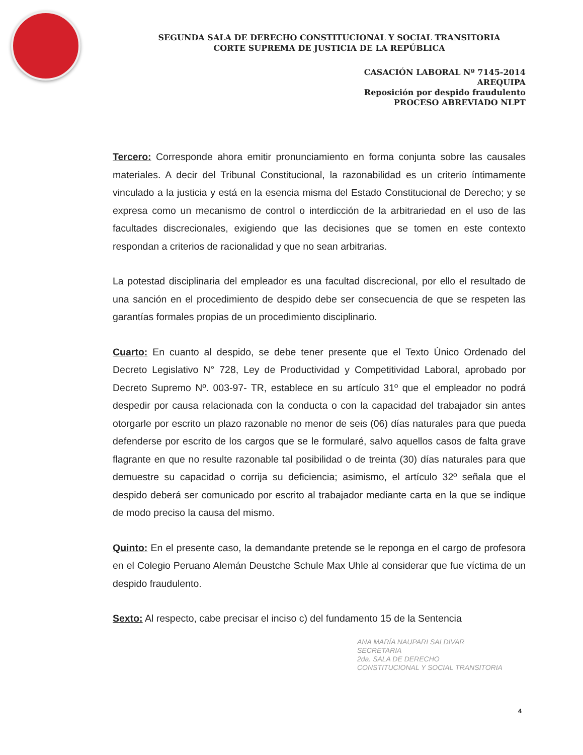SEGUNDA SALA DE DERECHO CONSTITUCIONAL Y SOCIAL TRANSITORIA
CORTE SUPREMA DE JUSTICIA DE LA REPÚBLICA
CASACIÓN LABORAL Nº 7145-2014
AREQUIPA
Reposición por despido fraudulento
PROCESO ABREVIADO NLPT
Tercero: Corresponde ahora emitir pronunciamiento en forma conjunta sobre las causales materiales. A decir del Tribunal Constitucional, la razonabilidad es un criterio íntimamente vinculado a la justicia y está en la esencia misma del Estado Constitucional de Derecho; y se expresa como un mecanismo de control o interdicción de la arbitrariedad en el uso de las facultades discrecionales, exigiendo que las decisiones que se tomen en este contexto respondan a criterios de racionalidad y que no sean arbitrarias.
La potestad disciplinaria del empleador es una facultad discrecional, por ello el resultado de una sanción en el procedimiento de despido debe ser consecuencia de que se respeten las garantías formales propias de un procedimiento disciplinario.
Cuarto: En cuanto al despido, se debe tener presente que el Texto Único Ordenado del Decreto Legislativo N° 728, Ley de Productividad y Competitividad Laboral, aprobado por Decreto Supremo Nº. 003-97- TR, establece en su artículo 31º que el empleador no podrá despedir por causa relacionada con la conducta o con la capacidad del trabajador sin antes otorgarle por escrito un plazo razonable no menor de seis (06) días naturales para que pueda defenderse por escrito de los cargos que se le formularé, salvo aquellos casos de falta grave flagrante en que no resulte razonable tal posibilidad o de treinta (30) días naturales para que demuestre su capacidad o corrija su deficiencia; asimismo, el artículo 32º señala que el despido deberá ser comunicado por escrito al trabajador mediante carta en la que se indique de modo preciso la causa del mismo.
Quinto: En el presente caso, la demandante pretende se le reponga en el cargo de profesora en el Colegio Peruano Alemán Deustche Schule Max Uhle al considerar que fue víctima de un despido fraudulento.
Sexto: Al respecto, cabe precisar el inciso c) del fundamento 15 de la Sentencia
ANA MARÍA NAUPARI SALDIVAR
SECRETARIA
2da. SALA DE DERECHO
CONSTITUCIONAL Y SOCIAL TRANSITORIA
4